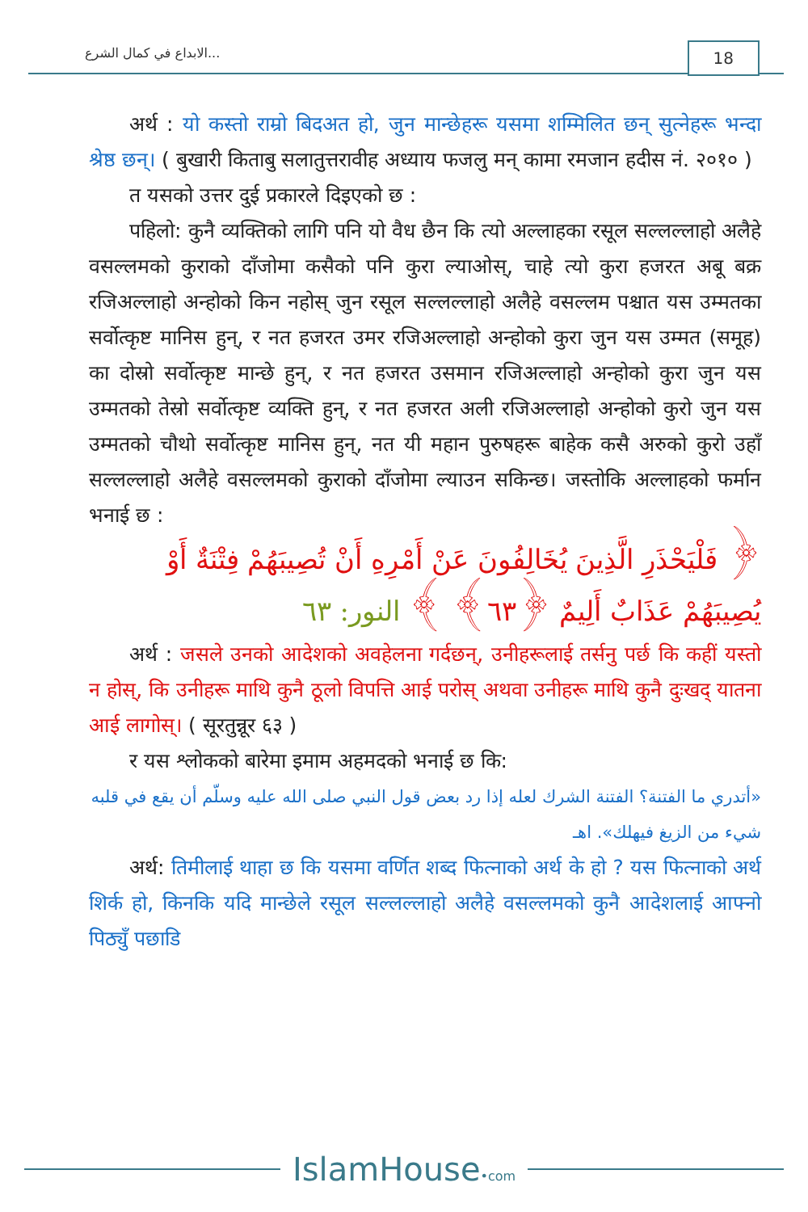الابداع في كمال الشرع... 18
अर्थ : यो कस्तो राम्रो बिदअत हो, जुन मान्छेहरू यसमा शम्मिलित छन् सुत्नेहरू भन्दा श्रेष्ठ छन्। ( बुखारी किताबु सलातुत्तरावीह अध्याय फजलु मन् कामा रमजान हदीस नं. २०१० )
त यसको उत्तर दुई प्रकारले दिइएको छ :
पहिलो: कुनै व्यक्तिको लागि पनि यो वैध छैन कि त्यो अल्लाहका रसूल सल्लल्लाहो अलैहे वसल्लमको कुराको दाँजोमा कसैको पनि कुरा ल्याओस्, चाहे त्यो कुरा हजरत अबू बक्र रजिअल्लाहो अन्होको किन नहोस् जुन रसूल सल्लल्लाहो अलैहे वसल्लम पश्चात यस उम्मतका सर्वोत्कृष्ट मानिस हुन्, र नत हजरत उमर रजिअल्लाहो अन्होको कुरा जुन यस उम्मत (समूह) का दोस्रो सर्वोत्कृष्ट मान्छे हुन्, र नत हजरत उसमान रजिअल्लाहो अन्होको कुरा जुन यस उम्मतको तेस्रो सर्वोत्कृष्ट व्यक्ति हुन्, र नत हजरत अली रजिअल्लाहो अन्होको कुरो जुन यस उम्मतको चौथो सर्वोत्कृष्ट मानिस हुन्, नत यी महान पुरुषहरू बाहेक कसै अरुको कुरो उहाँ सल्लल्लाहो अलैहे वसल्लमको कुराको दाँजोमा ल्याउन सकिन्छ। जस्तोकि अल्लाहको फर्मान भनाई छ :
﴿ فَلْيَحْذَرِ الَّذِينَ يُخَالِفُونَ عَنْ أَمْرِهِ أَنْ تُصِيبَهُمْ فِتْنَةٌ أَوْ يُصِيبَهُمْ عَذَابٌ أَلِيمٌ ﴿٦٣﴾ ﴾ النور: ٦٣
अर्थ : जसले उनको आदेशको अवहेलना गर्दछन्, उनीहरूलाई तर्सनु पर्छ कि कहीं यस्तो न होस्, कि उनीहरू माथि कुनै ठूलो विपत्ति आई परोस् अथवा उनीहरू माथि कुनै दुःखद् यातना आई लागोस्। ( सूरतुन्नूर ६३ )
र यस श्लोकको बारेमा इमाम अहमदको भनाई छ कि:
«أتدري ما الفتنة؟ الفتنة الشرك لعله إذا رد بعض قول النبي صلى الله عليه وسلّم أن يقع في قلبه شيء من الزيغ فيهلك». اهـ
अर्थ: तिमीलाई थाहा छ कि यसमा वर्णित शब्द फित्नाको अर्थ के हो ? यस फित्नाको अर्थ शिर्क हो, किनकि यदि मान्छेले रसूल सल्लल्लाहो अलैहे वसल्लमको कुनै आदेशलाई आफ्नो पिठ्युँ पछाडि
IslamHouse•com